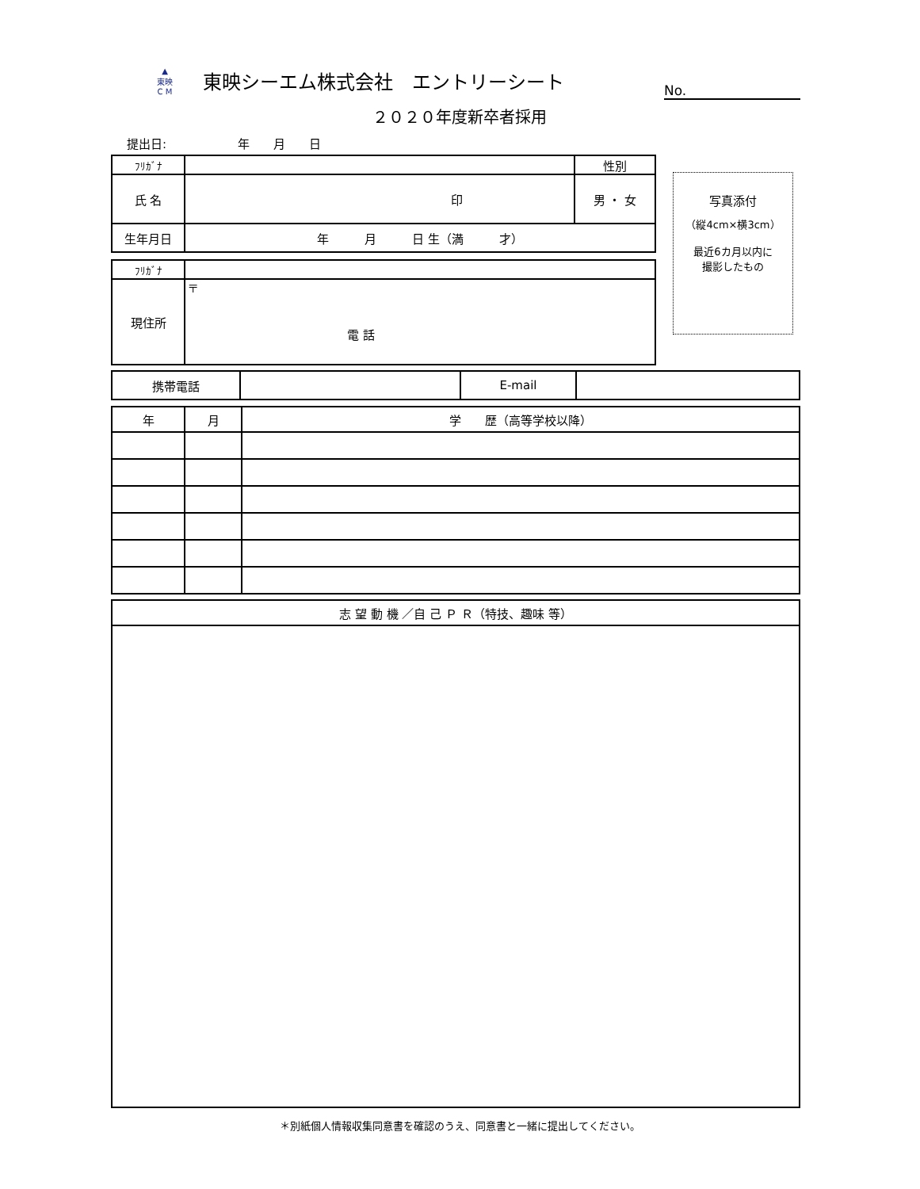▲
東映
C M
東映シーエム株式会社　エントリーシート
２０２０年度新卒者採用
No.
提出日:　　　　　　年　　月　　日
| ﾌﾘｶﾞﾅ | | 性別 |
| 氏 名 | 印 | 男 ・ 女 |
| 生年月日 | 年 月 日 生（満 才） | |
写真添付
（縦4cm×横3cm）
最近6カ月以内に
撮影したもの
| ﾌﾘｶﾞﾅ | |
| 現住所 | 〒 電 話 |
| 携帯電話 | | E-mail | |
| 年 | 月 | 学 歴（高等学校以降） |
| --- | --- | --- |
| 志 望 動 機 ／自 己 Ｐ Ｒ（特技、趣味 等） |
| --- |
＊別紙個人情報収集同意書を確認のうえ、同意書と一緒に提出してください。